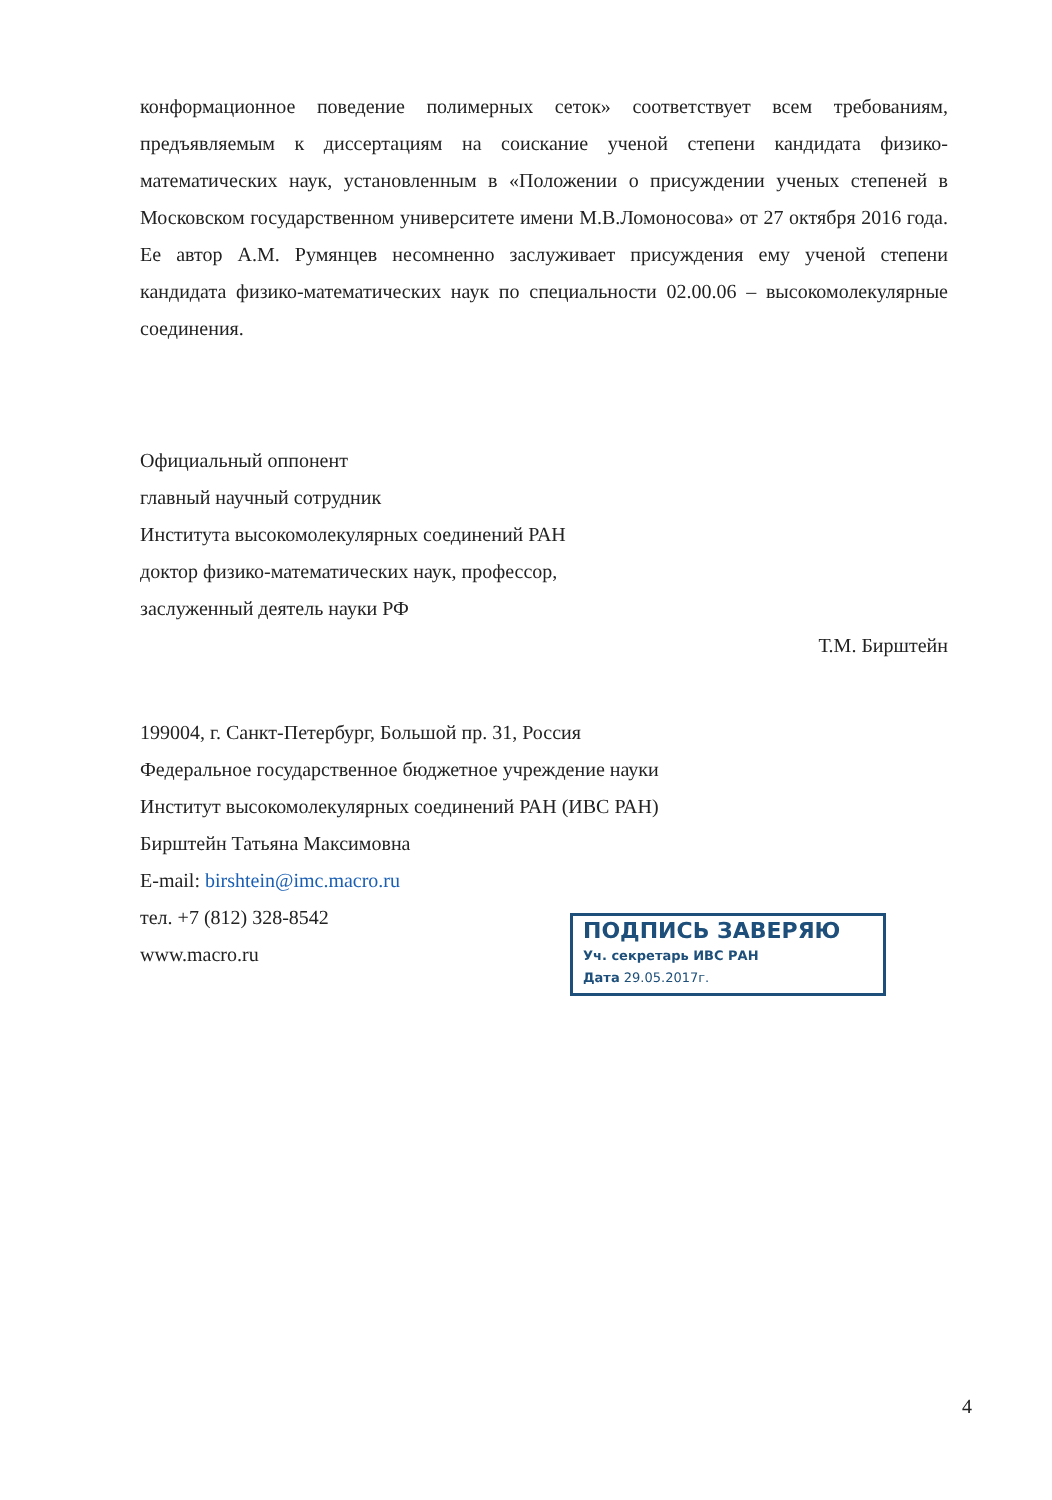конформационное поведение полимерных сеток» соответствует всем требованиям, предъявляемым к диссертациям на соискание ученой степени кандидата физико-математических наук, установленным в «Положении о присуждении ученых степеней в Московском государственном университете имени М.В.Ломоносова» от 27 октября 2016 года. Ее автор А.М. Румянцев несомненно заслуживает присуждения ему ученой степени кандидата физико-математических наук по специальности 02.00.06 – высокомолекулярные соединения.
Официальный оппонент
главный научный сотрудник
Института высокомолекулярных соединений РАН
доктор физико-математических наук, профессор,
заслуженный деятель науки РФ
Т.М. Бирштейн
199004, г. Санкт-Петербург, Большой пр. 31, Россия
Федеральное государственное бюджетное учреждение науки
Институт высокомолекулярных соединений РАН (ИВС РАН)
Бирштейн Татьяна Максимовна
E-mail: birshtein@imc.macro.ru
тел. +7 (812) 328-8542
www.macro.ru
ПОДПИСЬ ЗАВЕРЯЮ
Уч. секретарь ИВС РАН
Дата 29.05.2017г.
4